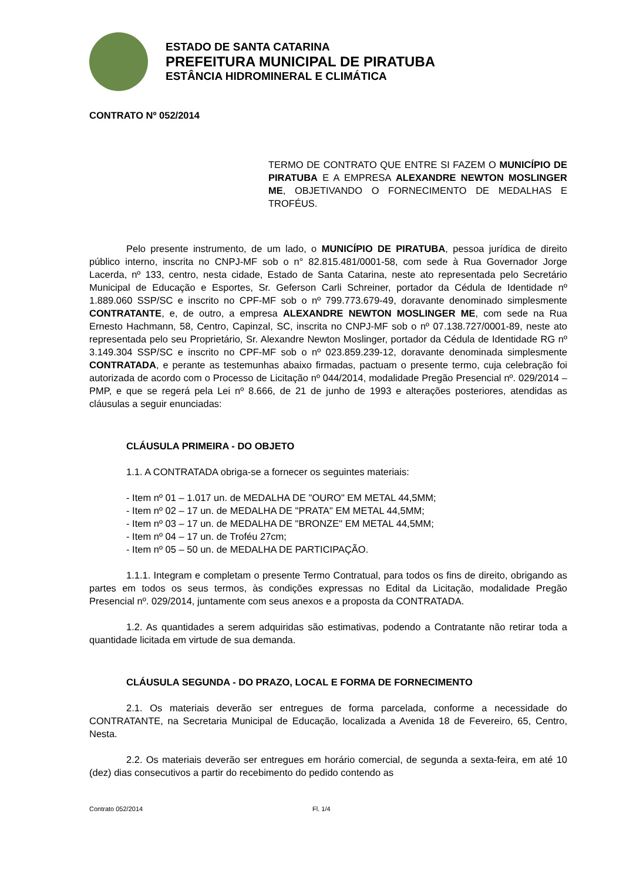ESTADO DE SANTA CATARINA
PREFEITURA MUNICIPAL DE PIRATUBA
ESTÂNCIA HIDROMINERAL E CLIMÁTICA
CONTRATO Nº 052/2014
TERMO DE CONTRATO QUE ENTRE SI FAZEM O MUNICÍPIO DE PIRATUBA E A EMPRESA ALEXANDRE NEWTON MOSLINGER ME, OBJETIVANDO O FORNECIMENTO DE MEDALHAS E TROFÉUS.
Pelo presente instrumento, de um lado, o MUNICÍPIO DE PIRATUBA, pessoa jurídica de direito público interno, inscrita no CNPJ-MF sob o n° 82.815.481/0001-58, com sede à Rua Governador Jorge Lacerda, nº 133, centro, nesta cidade, Estado de Santa Catarina, neste ato representada pelo Secretário Municipal de Educação e Esportes, Sr. Geferson Carli Schreiner, portador da Cédula de Identidade nº 1.889.060 SSP/SC e inscrito no CPF-MF sob o nº 799.773.679-49, doravante denominado simplesmente CONTRATANTE, e, de outro, a empresa ALEXANDRE NEWTON MOSLINGER ME, com sede na Rua Ernesto Hachmann, 58, Centro, Capinzal, SC, inscrita no CNPJ-MF sob o nº 07.138.727/0001-89, neste ato representada pelo seu Proprietário, Sr. Alexandre Newton Moslinger, portador da Cédula de Identidade RG nº 3.149.304 SSP/SC e inscrito no CPF-MF sob o nº 023.859.239-12, doravante denominada simplesmente CONTRATADA, e perante as testemunhas abaixo firmadas, pactuam o presente termo, cuja celebração foi autorizada de acordo com o Processo de Licitação nº 044/2014, modalidade Pregão Presencial nº. 029/2014 – PMP, e que se regerá pela Lei nº 8.666, de 21 de junho de 1993 e alterações posteriores, atendidas as cláusulas a seguir enunciadas:
CLÁUSULA PRIMEIRA - DO OBJETO
1.1. A CONTRATADA obriga-se a fornecer os seguintes materiais:
- Item nº 01 – 1.017 un. de MEDALHA DE "OURO" EM METAL 44,5MM;
- Item nº 02 – 17 un. de MEDALHA DE "PRATA" EM METAL 44,5MM;
- Item nº 03 – 17 un. de MEDALHA DE "BRONZE" EM METAL 44,5MM;
- Item nº 04 – 17 un. de Troféu 27cm;
- Item nº 05 – 50 un. de MEDALHA DE PARTICIPAÇÃO.
1.1.1. Integram e completam o presente Termo Contratual, para todos os fins de direito, obrigando as partes em todos os seus termos, às condições expressas no Edital da Licitação, modalidade Pregão Presencial nº. 029/2014, juntamente com seus anexos e a proposta da CONTRATADA.
1.2. As quantidades a serem adquiridas são estimativas, podendo a Contratante não retirar toda a quantidade licitada em virtude de sua demanda.
CLÁUSULA SEGUNDA - DO PRAZO, LOCAL E FORMA DE FORNECIMENTO
2.1. Os materiais deverão ser entregues de forma parcelada, conforme a necessidade do CONTRATANTE, na Secretaria Municipal de Educação, localizada a Avenida 18 de Fevereiro, 65, Centro, Nesta.
2.2. Os materiais deverão ser entregues em horário comercial, de segunda a sexta-feira, em até 10 (dez) dias consecutivos a partir do recebimento do pedido contendo as
Contrato 052/2014 Fl. 1/4